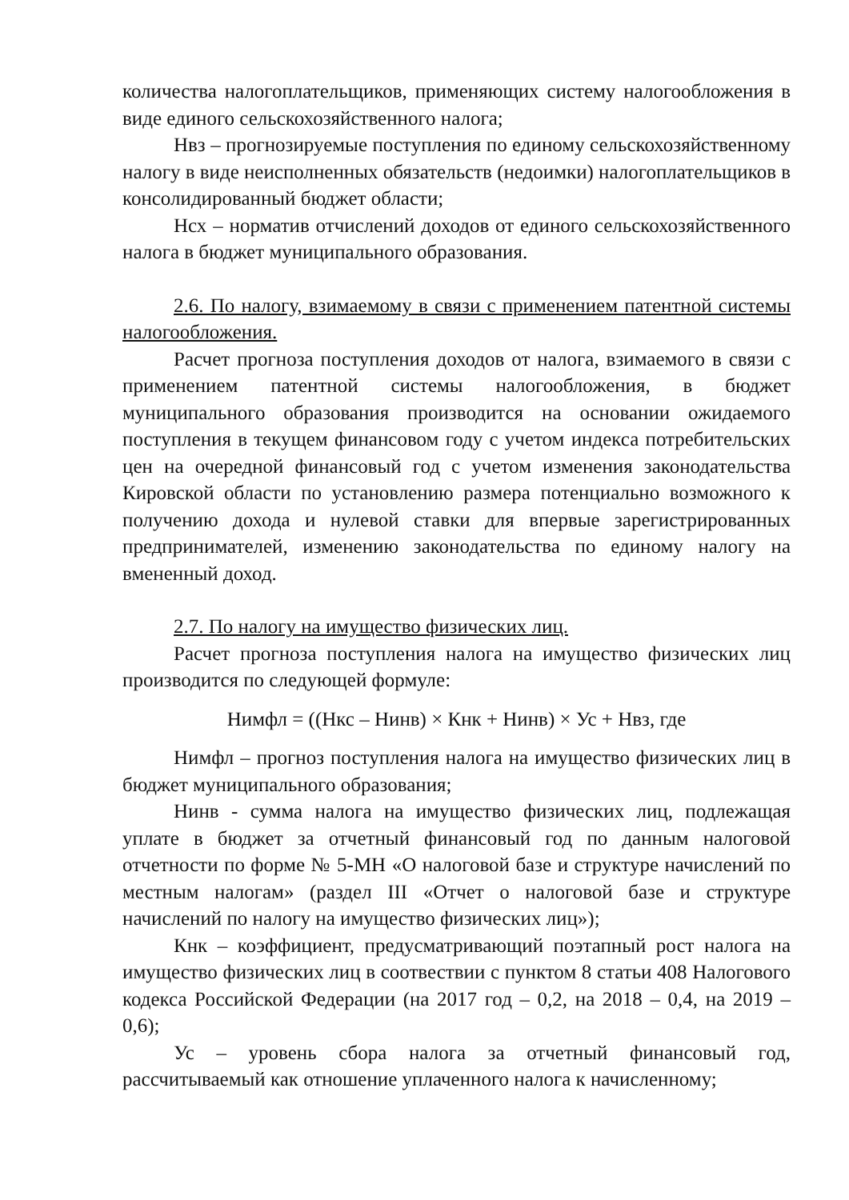количества налогоплательщиков, применяющих систему налогообложения в виде единого сельскохозяйственного налога;
Нвз – прогнозируемые поступления по единому сельскохозяйственному налогу в виде неисполненных обязательств (недоимки) налогоплательщиков в консолидированный бюджет области;
Нсх – норматив отчислений доходов от единого сельскохозяйственного налога в бюджет муниципального образования.
2.6. По налогу, взимаемому в связи с применением патентной системы налогообложения.
Расчет прогноза поступления доходов от налога, взимаемого в связи с применением патентной системы налогообложения, в бюджет муниципального образования производится на основании ожидаемого поступления в текущем финансовом году с учетом индекса потребительских цен на очередной финансовый год с учетом изменения законодательства Кировской области по установлению размера потенциально возможного к получению дохода и нулевой ставки для впервые зарегистрированных предпринимателей, изменению законодательства по единому налогу на вмененный доход.
2.7. По налогу на имущество физических лиц.
Расчет прогноза поступления налога на имущество физических лиц производится по следующей формуле:
Нимфл = ((Нкс – Нинв) × Кнк + Нинв) × Ус + Нвз, где
Нимфл – прогноз поступления налога на имущество физических лиц в бюджет муниципального образования;
Нинв - сумма налога на имущество физических лиц, подлежащая уплате в бюджет за отчетный финансовый год по данным налоговой отчетности по форме № 5-МН «О налоговой базе и структуре начислений по местным налогам» (раздел III «Отчет о налоговой базе и структуре начислений по налогу на имущество физических лиц»);
Кнк – коэффициент, предусматривающий поэтапный рост налога на имущество физических лиц в соотвествии с пунктом 8 статьи 408 Налогового кодекса Российской Федерации (на 2017 год – 0,2, на 2018 – 0,4, на 2019 – 0,6);
Ус – уровень сбора налога за отчетный финансовый год, рассчитываемый как отношение уплаченного налога к начисленному;